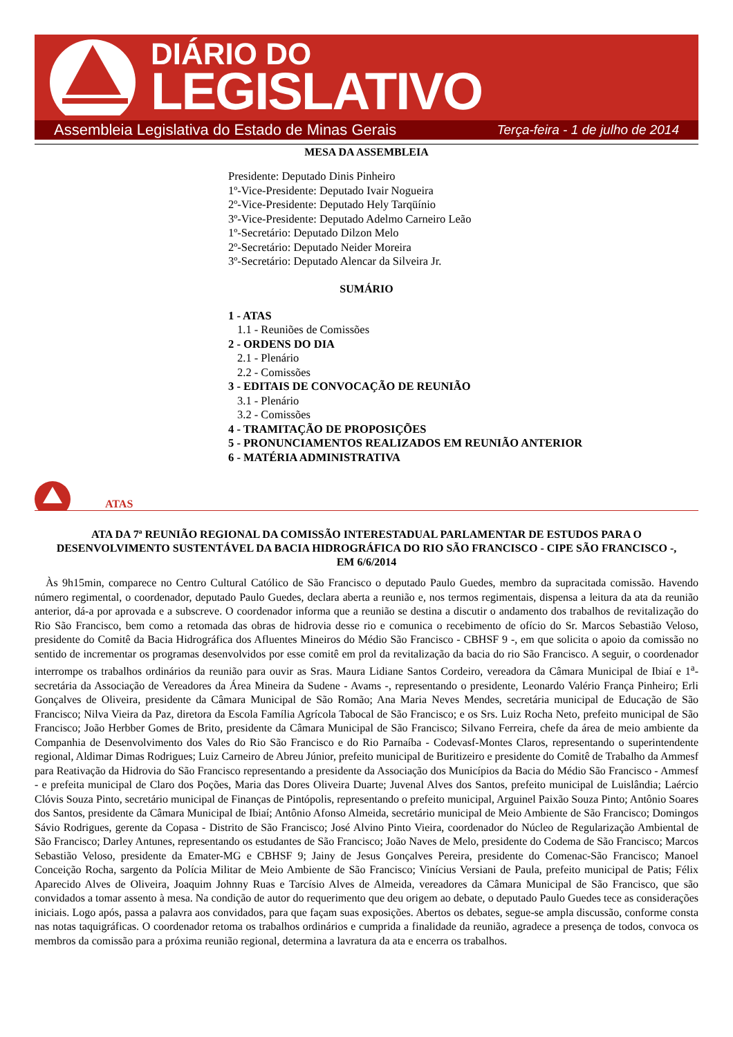DIÁRIO DO
LEGISLATIVO
Assembleia Legislativa do Estado de Minas Gerais Terça-feira - 1 de julho de 2014
MESA DA ASSEMBLEIA
Presidente: Deputado Dinis Pinheiro
1º-Vice-Presidente: Deputado Ivair Nogueira
2º-Vice-Presidente: Deputado Hely Tarqüínio
3º-Vice-Presidente: Deputado Adelmo Carneiro Leão
1º-Secretário: Deputado Dilzon Melo
2º-Secretário: Deputado Neider Moreira
3º-Secretário: Deputado Alencar da Silveira Jr.
SUMÁRIO
1 - ATAS
1.1 - Reuniões de Comissões
2 - ORDENS DO DIA
2.1 - Plenário
2.2 - Comissões
3 - EDITAIS DE CONVOCAÇÃO DE REUNIÃO
3.1 - Plenário
3.2 - Comissões
4 - TRAMITAÇÃO DE PROPOSIÇÕES
5 - PRONUNCIAMENTOS REALIZADOS EM REUNIÃO ANTERIOR
6 - MATÉRIA ADMINISTRATIVA
ATAS
ATA DA 7ª REUNIÃO REGIONAL DA COMISSÃO INTERESTADUAL PARLAMENTAR DE ESTUDOS PARA O DESENVOLVIMENTO SUSTENTÁVEL DA BACIA HIDROGRÁFICA DO RIO SÃO FRANCISCO - CIPE SÃO FRANCISCO -, EM 6/6/2014
Às 9h15min, comparece no Centro Cultural Católico de São Francisco o deputado Paulo Guedes, membro da supracitada comissão. Havendo número regimental, o coordenador, deputado Paulo Guedes, declara aberta a reunião e, nos termos regimentais, dispensa a leitura da ata da reunião anterior, dá-a por aprovada e a subscreve. O coordenador informa que a reunião se destina a discutir o andamento dos trabalhos de revitalização do Rio São Francisco, bem como a retomada das obras de hidrovia desse rio e comunica o recebimento de ofício do Sr. Marcos Sebastião Veloso, presidente do Comitê da Bacia Hidrográfica dos Afluentes Mineiros do Médio São Francisco - CBHSF 9 -, em que solicita o apoio da comissão no sentido de incrementar os programas desenvolvidos por esse comitê em prol da revitalização da bacia do rio São Francisco. A seguir, o coordenador interrompe os trabalhos ordinários da reunião para ouvir as Sras. Maura Lidiane Santos Cordeiro, vereadora da Câmara Municipal de Ibiaí e 1<sup>a</sup>- secretária da Associação de Vereadores da Área Mineira da Sudene - Avams -, representando o presidente, Leonardo Valério França Pinheiro; Erli Gonçalves de Oliveira, presidente da Câmara Municipal de São Romão; Ana Maria Neves Mendes, secretária municipal de Educação de São Francisco; Nilva Vieira da Paz, diretora da Escola Família Agrícola Tabocal de São Francisco; e os Srs. Luiz Rocha Neto, prefeito municipal de São Francisco; João Herbber Gomes de Brito, presidente da Câmara Municipal de São Francisco; Silvano Ferreira, chefe da área de meio ambiente da Companhia de Desenvolvimento dos Vales do Rio São Francisco e do Rio Parnaíba - Codevasf-Montes Claros, representando o superintendente regional, Aldimar Dimas Rodrigues; Luiz Carneiro de Abreu Júnior, prefeito municipal de Buritizeiro e presidente do Comitê de Trabalho da Ammesf para Reativação da Hidrovia do São Francisco representando a presidente da Associação dos Municípios da Bacia do Médio São Francisco - Ammesf - e prefeita municipal de Claro dos Poções, Maria das Dores Oliveira Duarte; Juvenal Alves dos Santos, prefeito municipal de Luislândia; Laércio Clóvis Souza Pinto, secretário municipal de Finanças de Pintópolis, representando o prefeito municipal, Arguinel Paixão Souza Pinto; Antônio Soares dos Santos, presidente da Câmara Municipal de Ibiaí; Antônio Afonso Almeida, secretário municipal de Meio Ambiente de São Francisco; Domingos Sávio Rodrigues, gerente da Copasa - Distrito de São Francisco; José Alvino Pinto Vieira, coordenador do Núcleo de Regularização Ambiental de São Francisco; Darley Antunes, representando os estudantes de São Francisco; João Naves de Melo, presidente do Codema de São Francisco; Marcos Sebastião Veloso, presidente da Emater-MG e CBHSF 9; Jainy de Jesus Gonçalves Pereira, presidente do Comenac-São Francisco; Manoel Conceição Rocha, sargento da Polícia Militar de Meio Ambiente de São Francisco; Vinícius Versiani de Paula, prefeito municipal de Patis; Félix Aparecido Alves de Oliveira, Joaquim Johnny Ruas e Tarcísio Alves de Almeida, vereadores da Câmara Municipal de São Francisco, que são convidados a tomar assento à mesa. Na condição de autor do requerimento que deu origem ao debate, o deputado Paulo Guedes tece as considerações iniciais. Logo após, passa a palavra aos convidados, para que façam suas exposições. Abertos os debates, segue-se ampla discussão, conforme consta nas notas taquigráficas. O coordenador retoma os trabalhos ordinários e cumprida a finalidade da reunião, agradece a presença de todos, convoca os membros da comissão para a próxima reunião regional, determina a lavratura da ata e encerra os trabalhos.